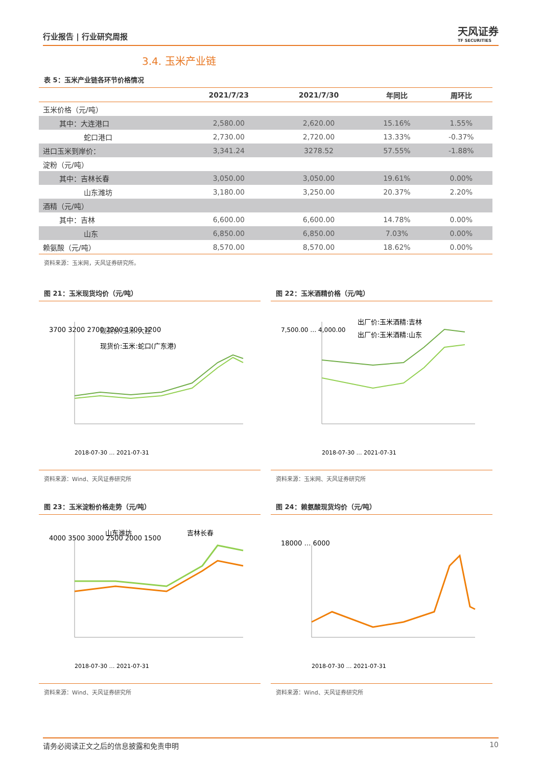行业报告 | 行业研究周报
天风证券
TF SECURITIES
3.4. 玉米产业链
表 5：玉米产业链各环节价格情况
| | 2021/7/23 | 2021/7/30 | 年同比 | 周环比 |
| --- | --- | --- | --- | --- |
| 玉米价格（元/吨） | | | | |
| 其中：大连港口 | 2,580.00 | 2,620.00 | 15.16% | 1.55% |
| 蛇口港口 | 2,730.00 | 2,720.00 | 13.33% | -0.37% |
| 进口玉米到岸价： | 3,341.24 | 3278.52 | 57.55% | -1.88% |
| 淀粉（元/吨） | | | | |
| 其中：吉林长春 | 3,050.00 | 3,050.00 | 19.61% | 0.00% |
| 山东潍坊 | 3,180.00 | 3,250.00 | 20.37% | 2.20% |
| 酒精（元/吨） | | | | |
| 其中：吉林 | 6,600.00 | 6,600.00 | 14.78% | 0.00% |
| 山东 | 6,850.00 | 6,850.00 | 7.03% | 0.00% |
| 赖氨酸（元/吨） | 8,570.00 | 8,570.00 | 18.62% | 0.00% |
资料来源：玉米网，天风证券研究所。
图 21：玉米现货均价（元/吨）
3700 3200 2700 2200 1700 1200
现货价:玉米:大连
现货价:玉米:蛇口(广东港)
2018-07-30 … 2021-07-31
资料来源：Wind、天风证券研究所
图 22：玉米酒精价格（元/吨）
7,500.00 … 4,000.00
出厂价:玉米酒精:吉林
出厂价:玉米酒精:山东
2018-07-30 … 2021-07-31
资料来源：玉米网、天风证券研究所
图 23：玉米淀粉价格走势（元/吨）
4000 3500 3000 2500 2000 1500
山东潍坊
吉林长春
2018-07-30 … 2021-07-31
资料来源：Wind、天风证券研究所
图 24：赖氨酸现货均价（元/吨）
18000 … 6000
2018-07-30 … 2021-07-31
资料来源：Wind、天风证券研究所
请务必阅读正文之后的信息披露和免责申明 10